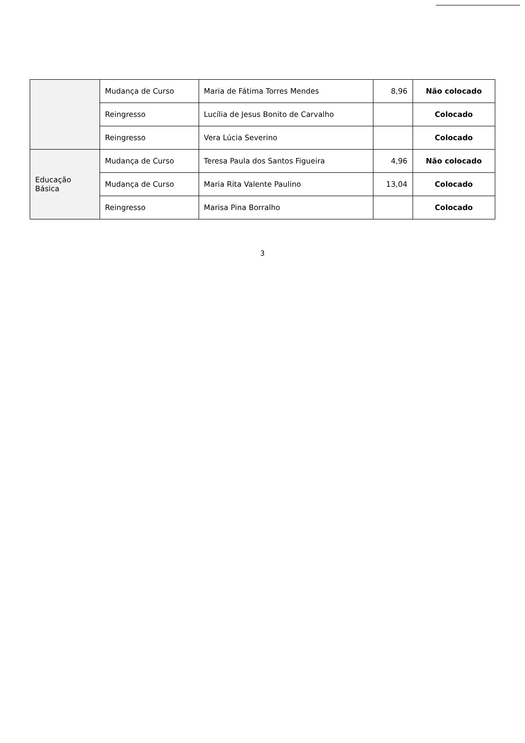| | Mudança de Curso | Maria de Fátima Torres Mendes | 8,96 | Não colocado |
| | Reingresso | Lucília de Jesus Bonito de Carvalho | | Colocado |
| | Reingresso | Vera Lúcia Severino | | Colocado |
| Educação Básica | Mudança de Curso | Teresa Paula dos Santos Figueira | 4,96 | Não colocado |
| | Mudança de Curso | Maria Rita Valente Paulino | 13,04 | Colocado |
| | Reingresso | Marisa Pina Borralho | | Colocado |
3